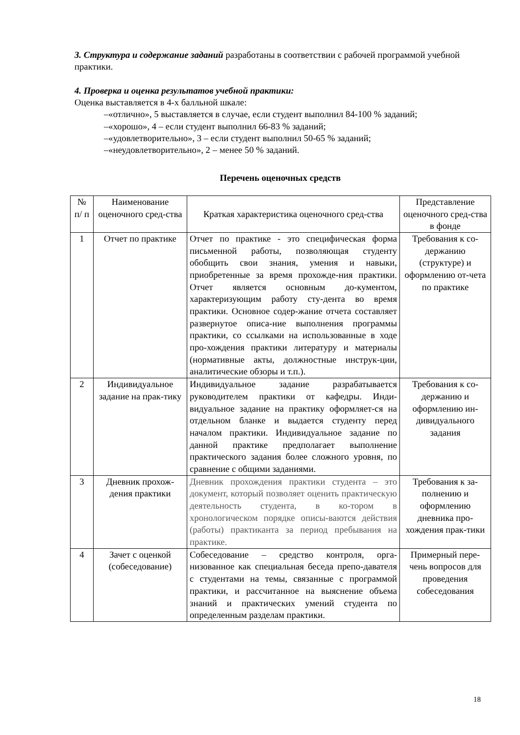3. Структура и содержание заданий разработаны в соответствии с рабочей программой учебной практики.
4. Проверка и оценка результатов учебной практики:
Оценка выставляется в 4-х балльной шкале:
–«отлично», 5 выставляется в случае, если студент выполнил 84-100 % заданий;
–«хорошо», 4 – если студент выполнил 66-83 % заданий;
–«удовлетворительно», 3 – если студент выполнил 50-65 % заданий;
–«неудовлетворительно», 2 – менее 50 % заданий.
Перечень оценочных средств
| № п/ п | Наименование оценочного сред-ства | Краткая характеристика оценочного сред-ства | Представление оценочного сред-ства в фонде |
| 1 | Отчет по практике | Отчет по практике - это специфическая форма письменной работы, позволяющая студенту обобщить свои знания, умения и навыки, приобретенные за время прохожде-ния практики. Отчет является основным до-кументом, характеризующим работу сту-дента во время практики. Основное содер-жание отчета составляет развернутое описа-ние выполнения программы практики, со ссылками на использованные в ходе про-хождения практики литературу и материалы (нормативные акты, должностные инструк-ции, аналитические обзоры и т.п.). | Требования к со-держанию (структуре) и оформлению от-чета по практике |
| 2 | Индивидуальное задание на прак-тику | Индивидуальное задание разрабатывается руководителем практики от кафедры. Инди-видуальное задание на практику оформляет-ся на отдельном бланке и выдается студенту перед началом практики. Индивидуальное задание по данной практике предполагает выполнение практического задания более сложного уровня, по сравнение с общими заданиями. | Требования к со-держанию и оформлению ин-дивидуального задания |
| 3 | Дневник прохож-дения практики | Дневник прохождения практики студента – это документ, который позволяет оценить практическую деятельность студента, в ко-тором в хронологическом порядке описы-ваются действия (работы) практиканта за период пребывания на практике. | Требования к за-полнению и оформлению дневника про-хождения прак-тики |
| 4 | Зачет с оценкой (собеседование) | Собеседование – средство контроля, орга-низованное как специальная беседа препо-давателя с студентами на темы, связанные с программой практики, и рассчитанное на выяснение объема знаний и практических умений студента по определенным разделам практики. | Примерный пере-чень вопросов для проведения собеседования |
18